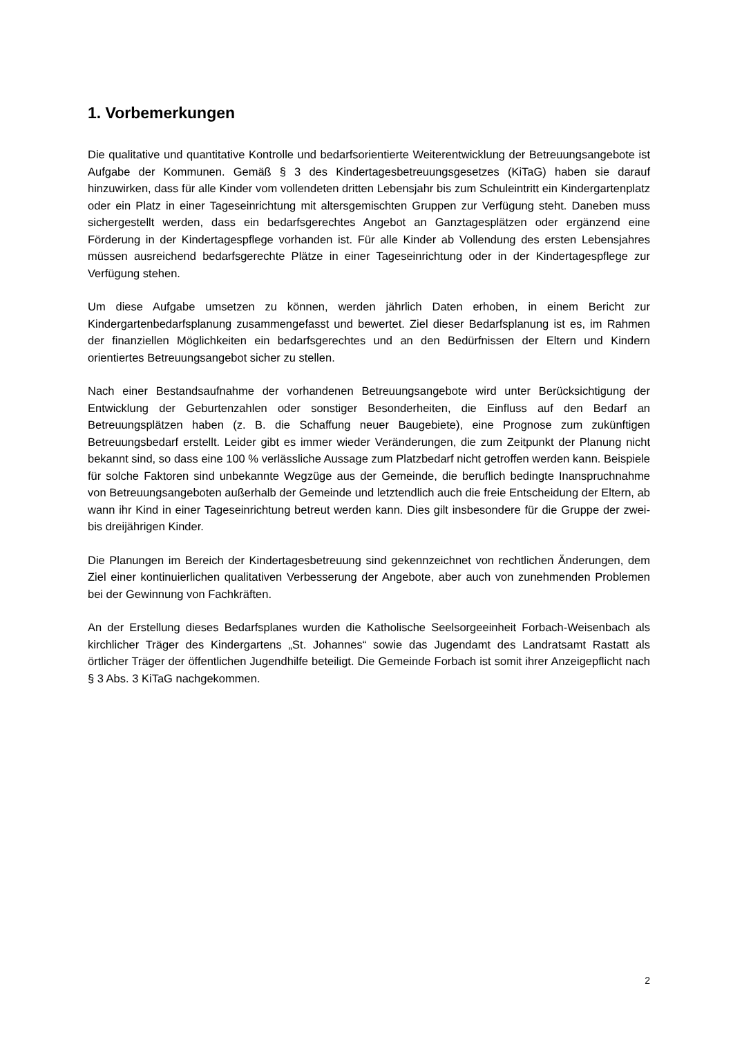1. Vorbemerkungen
Die qualitative und quantitative Kontrolle und bedarfsorientierte Weiterentwicklung der Betreuungsangebote ist Aufgabe der Kommunen. Gemäß § 3 des Kindertagesbetreuungsgesetzes (KiTaG) haben sie darauf hinzuwirken, dass für alle Kinder vom vollendeten dritten Lebensjahr bis zum Schuleintritt ein Kindergartenplatz oder ein Platz in einer Tageseinrichtung mit altersgemischten Gruppen zur Verfügung steht. Daneben muss sichergestellt werden, dass ein bedarfsgerechtes Angebot an Ganztagesplätzen oder ergänzend eine Förderung in der Kindertagespflege vorhanden ist. Für alle Kinder ab Vollendung des ersten Lebensjahres müssen ausreichend bedarfsgerechte Plätze in einer Tageseinrichtung oder in der Kindertagespflege zur Verfügung stehen.
Um diese Aufgabe umsetzen zu können, werden jährlich Daten erhoben, in einem Bericht zur Kindergartenbedarfsplanung zusammengefasst und bewertet. Ziel dieser Bedarfsplanung ist es, im Rahmen der finanziellen Möglichkeiten ein bedarfsgerechtes und an den Bedürfnissen der Eltern und Kindern orientiertes Betreuungsangebot sicher zu stellen.
Nach einer Bestandsaufnahme der vorhandenen Betreuungsangebote wird unter Berücksichtigung der Entwicklung der Geburtenzahlen oder sonstiger Besonderheiten, die Einfluss auf den Bedarf an Betreuungsplätzen haben (z. B. die Schaffung neuer Baugebiete), eine Prognose zum zukünftigen Betreuungsbedarf erstellt. Leider gibt es immer wieder Veränderungen, die zum Zeitpunkt der Planung nicht bekannt sind, so dass eine 100 % verlässliche Aussage zum Platzbedarf nicht getroffen werden kann. Beispiele für solche Faktoren sind unbekannte Wegzüge aus der Gemeinde, die beruflich bedingte Inanspruchnahme von Betreuungsangeboten außerhalb der Gemeinde und letztendlich auch die freie Entscheidung der Eltern, ab wann ihr Kind in einer Tageseinrichtung betreut werden kann. Dies gilt insbesondere für die Gruppe der zwei- bis dreijährigen Kinder.
Die Planungen im Bereich der Kindertagesbetreuung sind gekennzeichnet von rechtlichen Änderungen, dem Ziel einer kontinuierlichen qualitativen Verbesserung der Angebote, aber auch von zunehmenden Problemen bei der Gewinnung von Fachkräften.
An der Erstellung dieses Bedarfsplanes wurden die Katholische Seelsorgeeinheit Forbach-Weisenbach als kirchlicher Träger des Kindergartens „St. Johannes“ sowie das Jugendamt des Landratsamt Rastatt als örtlicher Träger der öffentlichen Jugendhilfe beteiligt. Die Gemeinde Forbach ist somit ihrer Anzeigepflicht nach § 3 Abs. 3 KiTaG nachgekommen.
2